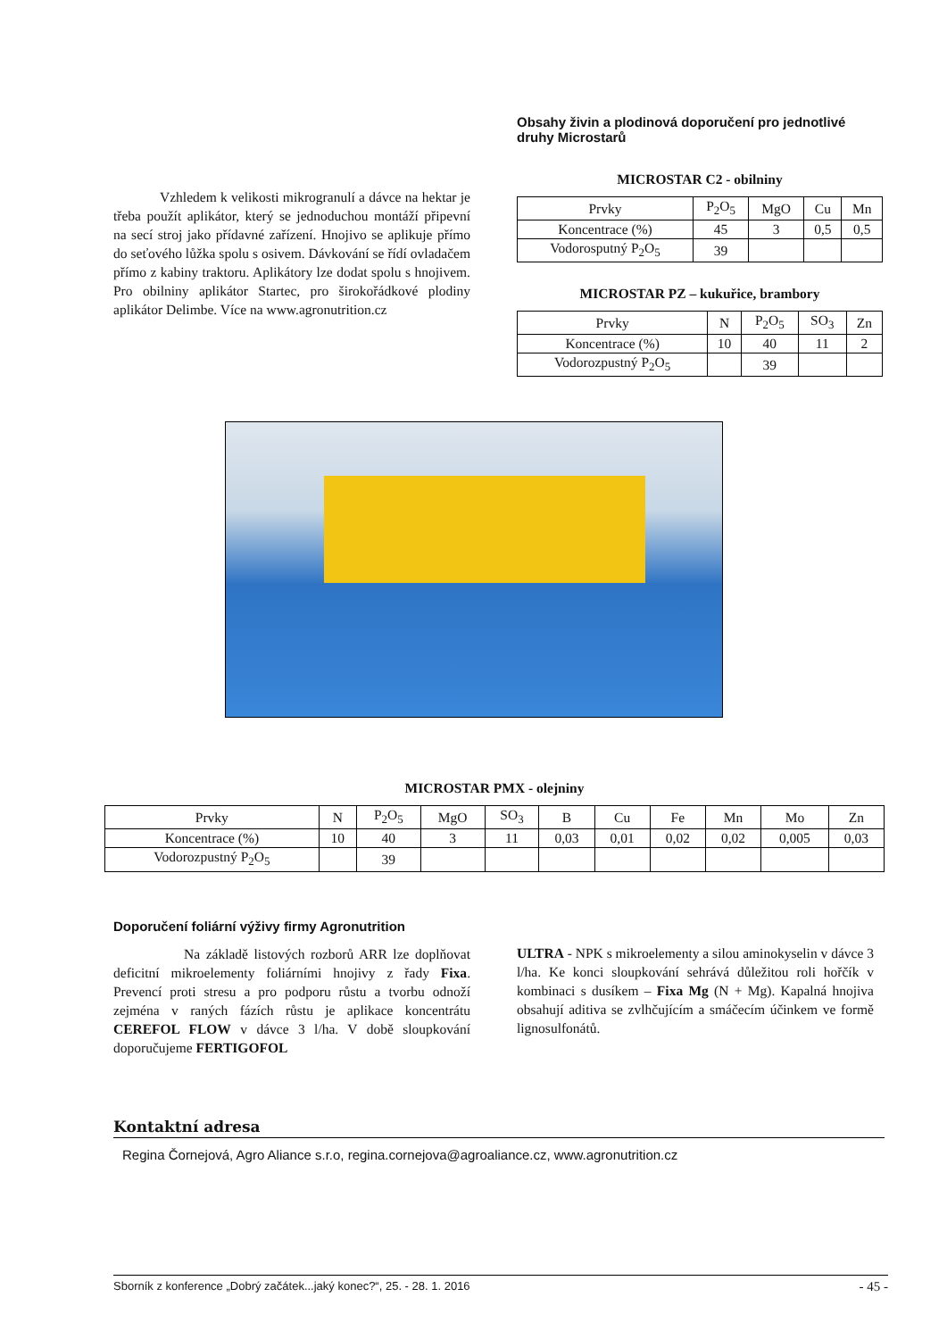Vzhledem k velikosti mikrogranulí a dávce na hektar je třeba použít aplikátor, který se jednoduchou montáží připevní na secí stroj jako přídavné zařízení. Hnojivo se aplikuje přímo do seťového lůžka spolu s osivem. Dávkování se řídí ovladačem přímo z kabiny traktoru. Aplikátory lze dodat spolu s hnojivem. Pro obilniny aplikátor Startec, pro širokořádkové plodiny aplikátor Delimbe. Více na www.agronutrition.cz
Obsahy živin a plodinová doporučení pro jednotlivé druhy Microstarů
MICROSTAR C2 - obilniny
| Prvky | P<sub>2</sub>O<sub>5</sub> | MgO | Cu | Mn |
| Koncentrace (%) | 45 | 3 | 0,5 | 0,5 |
| Vodorosputný P<sub>2</sub>O<sub>5</sub> | 39 | | | |
MICROSTAR PZ – kukuřice, brambory
| Prvky | N | P<sub>2</sub>O<sub>5</sub> | SO<sub>3</sub> | Zn |
| Koncentrace (%) | 10 | 40 | 11 | 2 |
| Vodorozpustný P<sub>2</sub>O<sub>5</sub> | | 39 | | |
MICROSTAR PMX - olejniny
| Prvky | N | P<sub>2</sub>O<sub>5</sub> | MgO | SO<sub>3</sub> | B | Cu | Fe | Mn | Mo | Zn |
| Koncentrace (%) | 10 | 40 | 3 | 11 | 0,03 | 0,01 | 0,02 | 0,02 | 0,005 | 0,03 |
| Vodorozpustný P<sub>2</sub>O<sub>5</sub> | | 39 | | | | | | | | |
Doporučení foliární výživy firmy Agronutrition
Na základě listových rozborů ARR lze doplňovat deficitní mikroelementy foliárními hnojivy z řady Fixa. Prevencí proti stresu a pro podporu růstu a tvorbu odnoží zejména v raných fázích růstu je aplikace koncentrátu CEREFOL FLOW v dávce 3 l/ha. V době sloupkování doporučujeme FERTIGOFOL
ULTRA - NPK s mikroelementy a silou aminokyselin v dávce 3 l/ha. Ke konci sloupkování sehrává důležitou roli hořčík v kombinaci s dusíkem – Fixa Mg (N + Mg). Kapalná hnojiva obsahují aditiva se zvlhčujícím a smáčecím účinkem ve formě lignosulfonátů.
Kontaktní adresa
Regina Čornejová, Agro Aliance s.r.o, regina.cornejova@agroaliance.cz, www.agronutrition.cz
Sborník z konference „Dobrý začátek...jaký konec?“, 25. - 28. 1. 2016 - 45 -